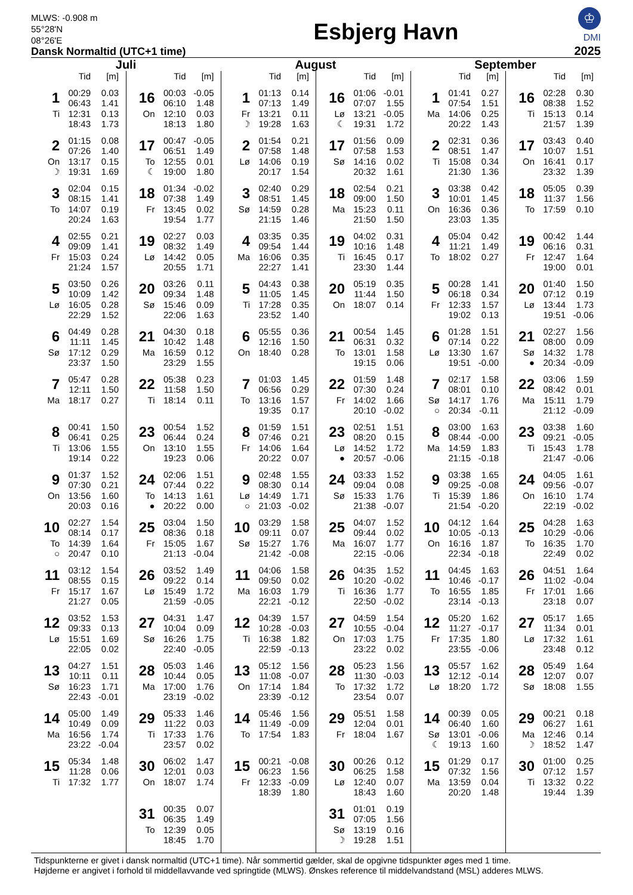MLWS: -0.908 m
55°28'N
08°26'E
Dansk Normaltid (UTC+1 time)
Esbjerg Havn
♔
DMI
2025
Juli
| | Tid | [m] |
| --- | --- | --- |
| 1 | 00:29 | 0.03 |
| | 06:43 | 1.41 |
| Ti | 12:31 | 0.13 |
| | 18:43 | 1.73 |
| 2 | 01:15 | 0.08 |
| | 07:26 | 1.40 |
| On | 13:17 | 0.15 |
| ☽ | 19:31 | 1.69 |
| 3 | 02:04 | 0.15 |
| | 08:15 | 1.41 |
| To | 14:07 | 0.19 |
| | 20:24 | 1.63 |
| 4 | 02:55 | 0.21 |
| | 09:09 | 1.41 |
| Fr | 15:03 | 0.24 |
| | 21:24 | 1.57 |
| 5 | 03:50 | 0.26 |
| | 10:09 | 1.42 |
| Lø | 16:05 | 0.28 |
| | 22:29 | 1.52 |
| 6 | 04:49 | 0.28 |
| | 11:11 | 1.45 |
| Sø | 17:12 | 0.29 |
| | 23:37 | 1.50 |
| 7 | 05:47 | 0.28 |
| | 12:11 | 1.50 |
| Ma | 18:17 | 0.27 |
| 8 | 00:41 | 1.50 |
| | 06:41 | 0.25 |
| Ti | 13:06 | 1.55 |
| | 19:14 | 0.22 |
| 9 | 01:37 | 1.52 |
| | 07:30 | 0.21 |
| On | 13:56 | 1.60 |
| | 20:03 | 0.16 |
| 10 | 02:27 | 1.54 |
| | 08:14 | 0.17 |
| To | 14:39 | 1.64 |
| ○ | 20:47 | 0.10 |
| 11 | 03:12 | 1.54 |
| | 08:55 | 0.15 |
| Fr | 15:17 | 1.67 |
| | 21:27 | 0.05 |
| 12 | 03:52 | 1.53 |
| | 09:33 | 0.13 |
| Lø | 15:51 | 1.69 |
| | 22:05 | 0.02 |
| 13 | 04:27 | 1.51 |
| | 10:11 | 0.11 |
| Sø | 16:23 | 1.71 |
| | 22:43 | -0.01 |
| 14 | 05:00 | 1.49 |
| | 10:49 | 0.09 |
| Ma | 16:56 | 1.74 |
| | 23:22 | -0.04 |
| 15 | 05:34 | 1.48 |
| | 11:28 | 0.06 |
| Ti | 17:32 | 1.77 |
| | Tid | [m] |
| --- | --- | --- |
| 16 | 00:03 | -0.05 |
| | 06:10 | 1.48 |
| On | 12:10 | 0.03 |
| | 18:13 | 1.80 |
| 17 | 00:47 | -0.05 |
| | 06:51 | 1.49 |
| To | 12:55 | 0.01 |
| ☾ | 19:00 | 1.80 |
| 18 | 01:34 | -0.02 |
| | 07:38 | 1.49 |
| Fr | 13:45 | 0.02 |
| | 19:54 | 1.77 |
| 19 | 02:27 | 0.03 |
| | 08:32 | 1.49 |
| Lø | 14:42 | 0.05 |
| | 20:55 | 1.71 |
| 20 | 03:26 | 0.11 |
| | 09:34 | 1.48 |
| Sø | 15:46 | 0.09 |
| | 22:06 | 1.63 |
| 21 | 04:30 | 0.18 |
| | 10:42 | 1.48 |
| Ma | 16:59 | 0.12 |
| | 23:29 | 1.55 |
| 22 | 05:38 | 0.23 |
| | 11:58 | 1.50 |
| Ti | 18:14 | 0.11 |
| 23 | 00:54 | 1.52 |
| | 06:44 | 0.24 |
| On | 13:10 | 1.55 |
| | 19:23 | 0.06 |
| 24 | 02:06 | 1.51 |
| | 07:44 | 0.22 |
| To | 14:13 | 1.61 |
| ● | 20:22 | 0.00 |
| 25 | 03:04 | 1.50 |
| | 08:36 | 0.18 |
| Fr | 15:05 | 1.67 |
| | 21:13 | -0.04 |
| 26 | 03:52 | 1.49 |
| | 09:22 | 0.14 |
| Lø | 15:49 | 1.72 |
| | 21:59 | -0.05 |
| 27 | 04:31 | 1.47 |
| | 10:04 | 0.09 |
| Sø | 16:26 | 1.75 |
| | 22:40 | -0.05 |
| 28 | 05:03 | 1.46 |
| | 10:44 | 0.05 |
| Ma | 17:00 | 1.76 |
| | 23:19 | -0.02 |
| 29 | 05:33 | 1.46 |
| | 11:22 | 0.03 |
| Ti | 17:33 | 1.76 |
| | 23:57 | 0.02 |
| 30 | 06:02 | 1.47 |
| | 12:01 | 0.03 |
| On | 18:07 | 1.74 |
| 31 | 00:35 | 0.07 |
| | 06:35 | 1.49 |
| To | 12:39 | 0.05 |
| | 18:45 | 1.70 |
August
| | Tid | [m] |
| --- | --- | --- |
| 1 | 01:13 | 0.14 |
| | 07:13 | 1.49 |
| Fr | 13:21 | 0.11 |
| ☽ | 19:28 | 1.63 |
| 2 | 01:54 | 0.21 |
| | 07:58 | 1.48 |
| Lø | 14:06 | 0.19 |
| | 20:17 | 1.54 |
| 3 | 02:40 | 0.29 |
| | 08:51 | 1.45 |
| Sø | 14:59 | 0.28 |
| | 21:15 | 1.46 |
| 4 | 03:35 | 0.35 |
| | 09:54 | 1.44 |
| Ma | 16:06 | 0.35 |
| | 22:27 | 1.41 |
| 5 | 04:43 | 0.38 |
| | 11:05 | 1.45 |
| Ti | 17:28 | 0.35 |
| | 23:52 | 1.40 |
| 6 | 05:55 | 0.36 |
| | 12:16 | 1.50 |
| On | 18:40 | 0.28 |
| 7 | 01:03 | 1.45 |
| | 06:56 | 0.29 |
| To | 13:16 | 1.57 |
| | 19:35 | 0.17 |
| 8 | 01:59 | 1.51 |
| | 07:46 | 0.21 |
| Fr | 14:06 | 1.64 |
| | 20:22 | 0.07 |
| 9 | 02:48 | 1.55 |
| | 08:30 | 0.14 |
| Lø | 14:49 | 1.71 |
| ○ | 21:03 | -0.02 |
| 10 | 03:29 | 1.58 |
| | 09:11 | 0.07 |
| Sø | 15:27 | 1.76 |
| | 21:42 | -0.08 |
| 11 | 04:06 | 1.58 |
| | 09:50 | 0.02 |
| Ma | 16:03 | 1.79 |
| | 22:21 | -0.12 |
| 12 | 04:39 | 1.57 |
| | 10:28 | -0.03 |
| Ti | 16:38 | 1.82 |
| | 22:59 | -0.13 |
| 13 | 05:12 | 1.56 |
| | 11:08 | -0.07 |
| On | 17:14 | 1.84 |
| | 23:39 | -0.12 |
| 14 | 05:46 | 1.56 |
| | 11:49 | -0.09 |
| To | 17:54 | 1.83 |
| 15 | 00:21 | -0.08 |
| | 06:23 | 1.56 |
| Fr | 12:33 | -0.09 |
| | 18:39 | 1.80 |
| | Tid | [m] |
| --- | --- | --- |
| 16 | 01:06 | -0.01 |
| | 07:07 | 1.55 |
| Lø | 13:21 | -0.05 |
| ☾ | 19:31 | 1.72 |
| 17 | 01:56 | 0.09 |
| | 07:58 | 1.53 |
| Sø | 14:16 | 0.02 |
| | 20:32 | 1.61 |
| 18 | 02:54 | 0.21 |
| | 09:00 | 1.50 |
| Ma | 15:23 | 0.11 |
| | 21:50 | 1.50 |
| 19 | 04:02 | 0.31 |
| | 10:16 | 1.48 |
| Ti | 16:45 | 0.17 |
| | 23:30 | 1.44 |
| 20 | 05:19 | 0.35 |
| | 11:44 | 1.50 |
| On | 18:07 | 0.14 |
| 21 | 00:54 | 1.45 |
| | 06:31 | 0.32 |
| To | 13:01 | 1.58 |
| | 19:15 | 0.06 |
| 22 | 01:59 | 1.48 |
| | 07:30 | 0.24 |
| Fr | 14:02 | 1.66 |
| | 20:10 | -0.02 |
| 23 | 02:51 | 1.51 |
| | 08:20 | 0.15 |
| Lø | 14:52 | 1.72 |
| ● | 20:57 | -0.06 |
| 24 | 03:33 | 1.52 |
| | 09:04 | 0.08 |
| Sø | 15:33 | 1.76 |
| | 21:38 | -0.07 |
| 25 | 04:07 | 1.52 |
| | 09:44 | 0.02 |
| Ma | 16:07 | 1.77 |
| | 22:15 | -0.06 |
| 26 | 04:35 | 1.52 |
| | 10:20 | -0.02 |
| Ti | 16:36 | 1.77 |
| | 22:50 | -0.02 |
| 27 | 04:59 | 1.54 |
| | 10:55 | -0.04 |
| On | 17:03 | 1.75 |
| | 23:22 | 0.02 |
| 28 | 05:23 | 1.56 |
| | 11:30 | -0.03 |
| To | 17:32 | 1.72 |
| | 23:54 | 0.07 |
| 29 | 05:51 | 1.58 |
| | 12:04 | 0.01 |
| Fr | 18:04 | 1.67 |
| 30 | 00:26 | 0.12 |
| | 06:25 | 1.58 |
| Lø | 12:40 | 0.07 |
| | 18:43 | 1.60 |
| 31 | 01:01 | 0.19 |
| | 07:05 | 1.56 |
| Sø | 13:19 | 0.16 |
| ☽ | 19:28 | 1.51 |
September
| | Tid | [m] |
| --- | --- | --- |
| 1 | 01:41 | 0.27 |
| | 07:54 | 1.51 |
| Ma | 14:06 | 0.25 |
| | 20:22 | 1.43 |
| 2 | 02:31 | 0.36 |
| | 08:51 | 1.47 |
| Ti | 15:08 | 0.34 |
| | 21:30 | 1.36 |
| 3 | 03:38 | 0.42 |
| | 10:01 | 1.45 |
| On | 16:36 | 0.36 |
| | 23:03 | 1.35 |
| 4 | 05:04 | 0.42 |
| | 11:21 | 1.49 |
| To | 18:02 | 0.27 |
| 5 | 00:28 | 1.41 |
| | 06:18 | 0.34 |
| Fr | 12:33 | 1.57 |
| | 19:02 | 0.13 |
| 6 | 01:28 | 1.51 |
| | 07:14 | 0.22 |
| Lø | 13:30 | 1.67 |
| | 19:51 | -0.00 |
| 7 | 02:17 | 1.58 |
| | 08:01 | 0.10 |
| Sø | 14:17 | 1.76 |
| ○ | 20:34 | -0.11 |
| 8 | 03:00 | 1.63 |
| | 08:44 | -0.00 |
| Ma | 14:59 | 1.83 |
| | 21:15 | -0.18 |
| 9 | 03:38 | 1.65 |
| | 09:25 | -0.08 |
| Ti | 15:39 | 1.86 |
| | 21:54 | -0.20 |
| 10 | 04:12 | 1.64 |
| | 10:05 | -0.13 |
| On | 16:16 | 1.87 |
| | 22:34 | -0.18 |
| 11 | 04:45 | 1.63 |
| | 10:46 | -0.17 |
| To | 16:55 | 1.85 |
| | 23:14 | -0.13 |
| 12 | 05:20 | 1.62 |
| | 11:27 | -0.17 |
| Fr | 17:35 | 1.80 |
| | 23:55 | -0.06 |
| 13 | 05:57 | 1.62 |
| | 12:12 | -0.14 |
| Lø | 18:20 | 1.72 |
| 14 | 00:39 | 0.05 |
| | 06:40 | 1.60 |
| Sø | 13:01 | -0.06 |
| ☾ | 19:13 | 1.60 |
| 15 | 01:29 | 0.17 |
| | 07:32 | 1.56 |
| Ma | 13:59 | 0.04 |
| | 20:20 | 1.48 |
| | Tid | [m] |
| --- | --- | --- |
| 16 | 02:28 | 0.30 |
| | 08:38 | 1.52 |
| Ti | 15:13 | 0.14 |
| | 21:57 | 1.39 |
| 17 | 03:43 | 0.40 |
| | 10:07 | 1.51 |
| On | 16:41 | 0.17 |
| | 23:32 | 1.39 |
| 18 | 05:05 | 0.39 |
| | 11:37 | 1.56 |
| To | 17:59 | 0.10 |
| 19 | 00:42 | 1.44 |
| | 06:16 | 0.31 |
| Fr | 12:47 | 1.64 |
| | 19:00 | 0.01 |
| 20 | 01:40 | 1.50 |
| | 07:12 | 0.19 |
| Lø | 13:44 | 1.73 |
| | 19:51 | -0.06 |
| 21 | 02:27 | 1.56 |
| | 08:00 | 0.09 |
| Sø | 14:32 | 1.78 |
| ● | 20:34 | -0.09 |
| 22 | 03:06 | 1.59 |
| | 08:42 | 0.01 |
| Ma | 15:11 | 1.79 |
| | 21:12 | -0.09 |
| 23 | 03:38 | 1.60 |
| | 09:21 | -0.05 |
| Ti | 15:43 | 1.78 |
| | 21:47 | -0.06 |
| 24 | 04:05 | 1.61 |
| | 09:56 | -0.07 |
| On | 16:10 | 1.74 |
| | 22:19 | -0.02 |
| 25 | 04:28 | 1.63 |
| | 10:29 | -0.06 |
| To | 16:35 | 1.70 |
| | 22:49 | 0.02 |
| 26 | 04:51 | 1.64 |
| | 11:02 | -0.04 |
| Fr | 17:01 | 1.66 |
| | 23:18 | 0.07 |
| 27 | 05:17 | 1.65 |
| | 11:34 | 0.01 |
| Lø | 17:32 | 1.61 |
| | 23:48 | 0.12 |
| 28 | 05:49 | 1.64 |
| | 12:07 | 0.07 |
| Sø | 18:08 | 1.55 |
| 29 | 00:21 | 0.18 |
| | 06:27 | 1.61 |
| Ma | 12:46 | 0.14 |
| ☽ | 18:52 | 1.47 |
| 30 | 01:00 | 0.25 |
| | 07:12 | 1.57 |
| Ti | 13:32 | 0.22 |
| | 19:44 | 1.39 |
Tidspunkterne er givet i dansk normaltid (UTC+1 time). Når sommertid gælder, skal de opgivne tidspunkter øges med 1 time.
Højderne er angivet i forhold til middellavvande ved springtide (MLWS). Ønskes reference til middelvandstand (MSL) adderes MLWS.